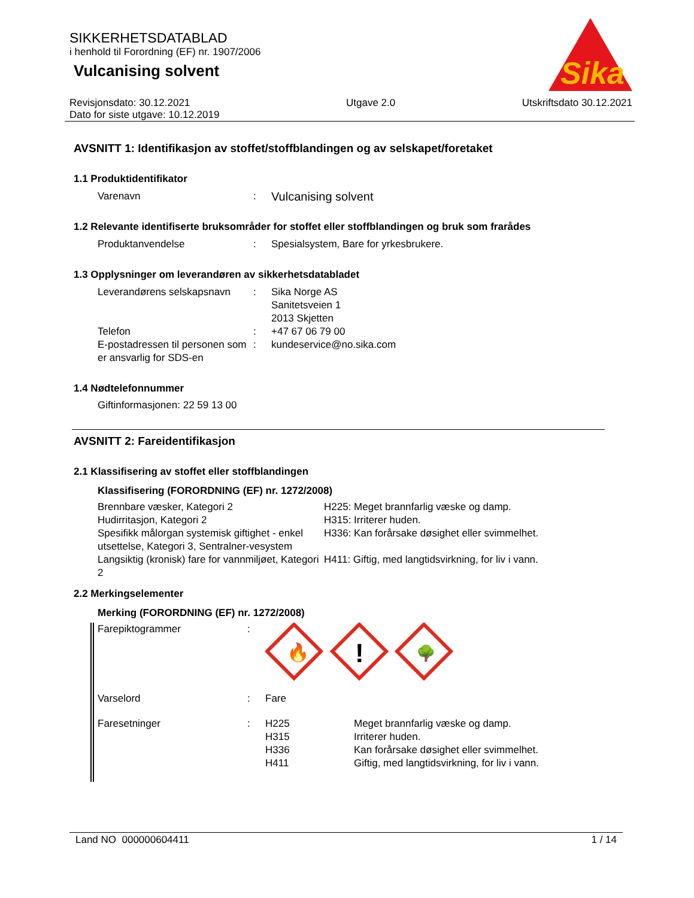SIKKERHETSDATABLAD
i henhold til Forordning (EF) nr. 1907/2006
Vulcanising solvent
Sika
Revisjonsdato: 30.12.2021
Dato for siste utgave: 10.12.2019
Utgave 2.0 Utskriftsdato 30.12.2021
AVSNITT 1: Identifikasjon av stoffet/stoffblandingen og av selskapet/foretaket
1.1 Produktidentifikator
| Varenavn | : | Vulcanising solvent |
1.2 Relevante identifiserte bruksområder for stoffet eller stoffblandingen og bruk som frarådes
| Produktanvendelse | : | Spesialsystem, Bare for yrkesbrukere. |
1.3 Opplysninger om leverandøren av sikkerhetsdatabladet
| Leverandørens selskapsnavn | : | Sika Norge AS Sanitetsveien 1 2013 Skjetten |
| Telefon | : | +47 67 06 79 00 |
| E-postadressen til personen som er ansvarlig for SDS-en | : | kundeservice@no.sika.com |
1.4 Nødtelefonnummer
Giftinformasjonen: 22 59 13 00
AVSNITT 2: Fareidentifikasjon
2.1 Klassifisering av stoffet eller stoffblandingen
Klassifisering (FORORDNING (EF) nr. 1272/2008)
| Brennbare væsker, Kategori 2 | H225: Meget brannfarlig væske og damp. |
| Hudirritasjon, Kategori 2 | H315: Irriterer huden. |
| Spesifikk målorgan systemisk giftighet - enkel utsettelse, Kategori 3, Sentralner-vesystem | H336: Kan forårsake døsighet eller svimmelhet. |
| Langsiktig (kronisk) fare for vannmiljøet, Kategori 2 | H411: Giftig, med langtidsvirkning, for liv i vann. |
2.2 Merkingselementer
Merking (FORORDNING (EF) nr. 1272/2008)
| Farepiktogrammer | : | 🔥 ! 🌳 |
| Varselord | : | Fare |
| Faresetninger | : | / H225 / Meget brannfarlig væske og damp. / / H315 / Irriterer huden. / / H336 / Kan forårsake døsighet eller svimmelhet. / / H411 / Giftig, med langtidsvirkning, for liv i vann. / |
Land NO 000000604411 1 / 14